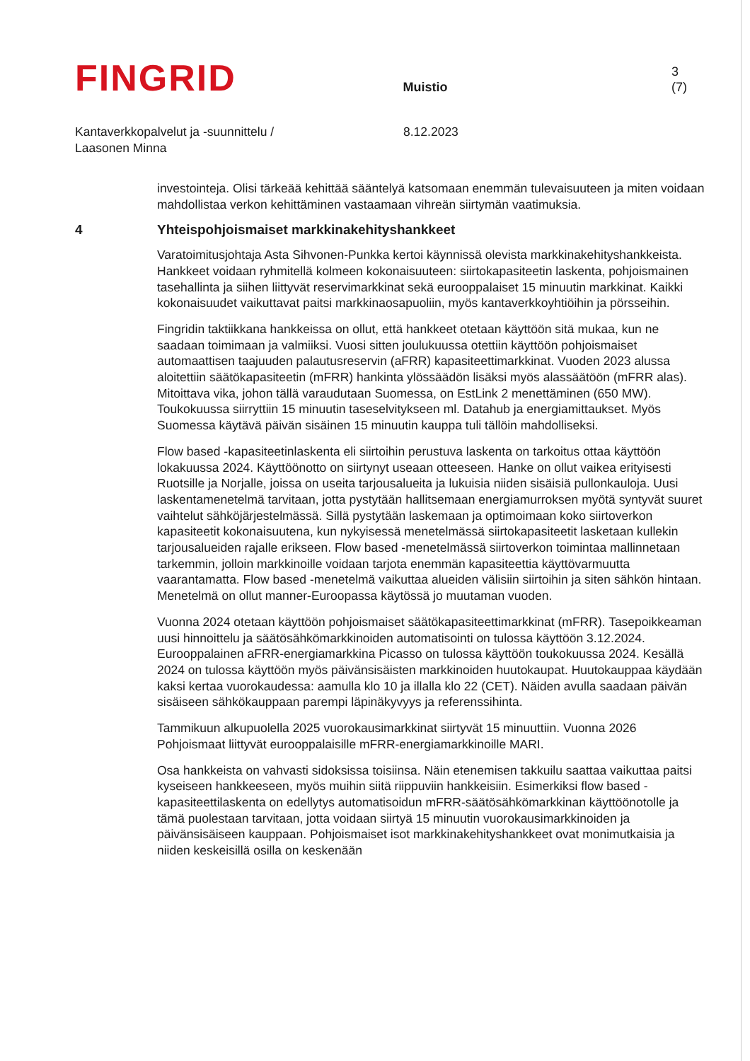FINGRID
Muistio
3 (7)
Kantaverkkopalvelut ja -suunnittelu /
Laasonen Minna
8.12.2023
investointeja. Olisi tärkeää kehittää sääntelyä katsomaan enemmän tulevaisuuteen ja miten voidaan mahdollistaa verkon kehittäminen vastaamaan vihreän siirtymän vaatimuksia.
4 Yhteispohjoismaiset markkinakehityshankkeet
Varatoimitusjohtaja Asta Sihvonen-Punkka kertoi käynnissä olevista markkinakehityshankkeista. Hankkeet voidaan ryhmitellä kolmeen kokonaisuuteen: siirtokapasiteetin laskenta, pohjoismainen tasehallinta ja siihen liittyvät reservimarkkinat sekä eurooppalaiset 15 minuutin markkinat. Kaikki kokonaisuudet vaikuttavat paitsi markkinaosapuoliin, myös kantaverkkoyhtiöihin ja pörsseihin.
Fingridin taktiikkana hankkeissa on ollut, että hankkeet otetaan käyttöön sitä mukaa, kun ne saadaan toimimaan ja valmiiksi. Vuosi sitten joulukuussa otettiin käyttöön pohjoismaiset automaattisen taajuuden palautusreservin (aFRR) kapasiteettimarkkinat. Vuoden 2023 alussa aloitettiin säätökapasiteetin (mFRR) hankinta ylössäädön lisäksi myös alassäätöön (mFRR alas). Mitoittava vika, johon tällä varaudutaan Suomessa, on EstLink 2 menettäminen (650 MW). Toukokuussa siirryttiin 15 minuutin taseselvitykseen ml. Datahub ja energiamittaukset. Myös Suomessa käytävä päivän sisäinen 15 minuutin kauppa tuli tällöin mahdolliseksi.
Flow based -kapasiteetinlaskenta eli siirtoihin perustuva laskenta on tarkoitus ottaa käyttöön lokakuussa 2024. Käyttöönotto on siirtynyt useaan otteeseen. Hanke on ollut vaikea erityisesti Ruotsille ja Norjalle, joissa on useita tarjousalueita ja lukuisia niiden sisäisiä pullonkauloja. Uusi laskentamenetelmä tarvitaan, jotta pystytään hallitsemaan energiamurroksen myötä syntyvät suuret vaihtelut sähköjärjestelmässä. Sillä pystytään laskemaan ja optimoimaan koko siirtoverkon kapasiteetit kokonaisuutena, kun nykyisessä menetelmässä siirtokapasiteetit lasketaan kullekin tarjousalueiden rajalle erikseen. Flow based -menetelmässä siirtoverkon toimintaa mallinnetaan tarkemmin, jolloin markkinoille voidaan tarjota enemmän kapasiteettia käyttövarmuutta vaarantamatta. Flow based -menetelmä vaikuttaa alueiden välisiin siirtoihin ja siten sähkön hintaan. Menetelmä on ollut manner-Euroopassa käytössä jo muutaman vuoden.
Vuonna 2024 otetaan käyttöön pohjoismaiset säätökapasiteettimarkkinat (mFRR). Tasepoikkeaman uusi hinnoittelu ja säätösähkömarkkinoiden automatisointi on tulossa käyttöön 3.12.2024. Eurooppalainen aFRR-energiamarkkina Picasso on tulossa käyttöön toukokuussa 2024. Kesällä 2024 on tulossa käyttöön myös päivänsisäisten markkinoiden huutokaupat. Huutokauppaa käydään kaksi kertaa vuorokaudessa: aamulla klo 10 ja illalla klo 22 (CET). Näiden avulla saadaan päivän sisäiseen sähkökauppaan parempi läpinäkyvyys ja referenssihinta.
Tammikuun alkupuolella 2025 vuorokausimarkkinat siirtyvät 15 minuuttiin. Vuonna 2026 Pohjoismaat liittyvät eurooppalaisille mFRR-energiamarkkinoille MARI.
Osa hankkeista on vahvasti sidoksissa toisiinsa. Näin etenemisen takkuilu saattaa vaikuttaa paitsi kyseiseen hankkeeseen, myös muihin siitä riippuviin hankkeisiin. Esimerkiksi flow based -kapasiteettilaskenta on edellytys automatisoidun mFRR-säätösähkömarkkinan käyttöönotolle ja tämä puolestaan tarvitaan, jotta voidaan siirtyä 15 minuutin vuorokausimarkkinoiden ja päivänsisäiseen kauppaan. Pohjoismaiset isot markkinakehityshankkeet ovat monimutkaisia ja niiden keskeisillä osilla on keskenään